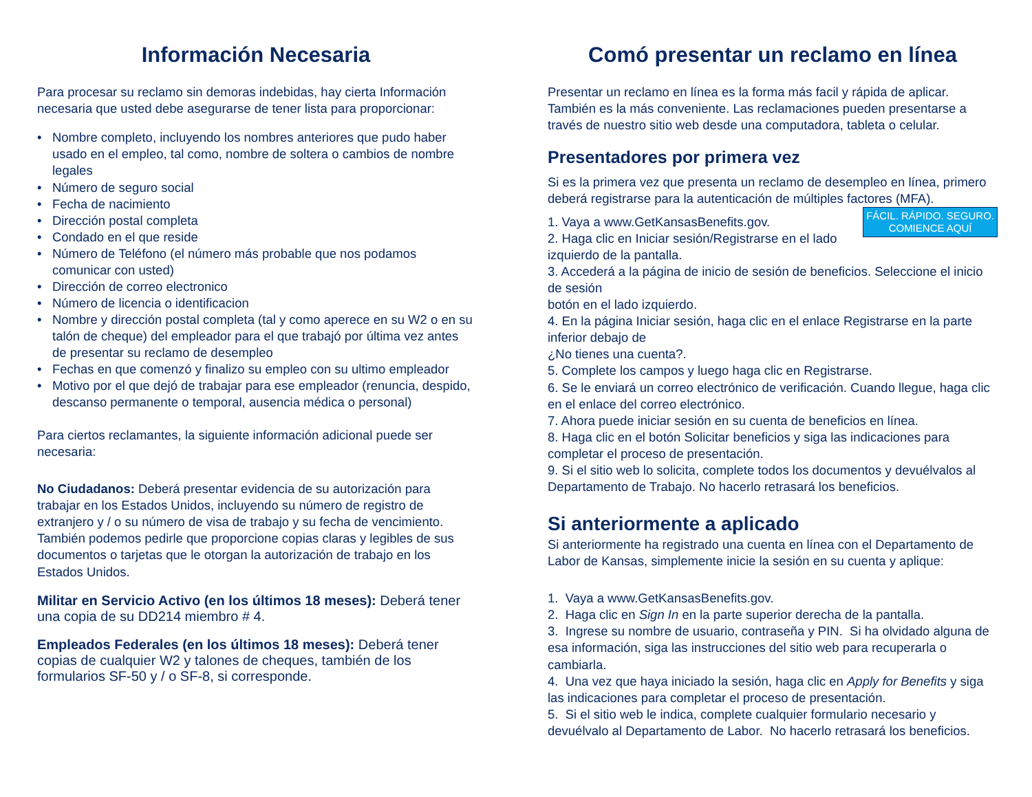Información Necesaria
Para procesar su reclamo sin demoras indebidas, hay cierta Información necesaria que usted debe asegurarse de tener lista para proporcionar:
• Nombre completo, incluyendo los nombres anteriores que pudo haber usado en el empleo, tal como, nombre de soltera o cambios de nombre legales
• Número de seguro social
• Fecha de nacimiento
• Dirección postal completa
• Condado en el que reside
• Número de Teléfono (el número más probable que nos podamos comunicar con usted)
• Dirección de correo electronico
• Número de licencia o identificacion
• Nombre y dirección postal completa (tal y como aperece en su W2 o en su talón de cheque) del empleador para el que trabajó por última vez antes de presentar su reclamo de desempleo
• Fechas en que comenzó y finalizo su empleo con su ultimo empleador
• Motivo por el que dejó de trabajar para ese empleador (renuncia, despido, descanso permanente o temporal, ausencia médica o personal)
Para ciertos reclamantes, la siguiente información adicional puede ser necesaria:
No Ciudadanos: Deberá presentar evidencia de su autorización para trabajar en los Estados Unidos, incluyendo su número de registro de extranjero y / o su número de visa de trabajo y su fecha de vencimiento. También podemos pedirle que proporcione copias claras y legibles de sus documentos o tarjetas que le otorgan la autorización de trabajo en los Estados Unidos.
Militar en Servicio Activo (en los últimos 18 meses): Deberá tener una copia de su DD214 miembro # 4.
Empleados Federales (en los últimos 18 meses): Deberá tener copias de cualquier W2 y talones de cheques, también de los formularios SF-50 y / o SF-8, si corresponde.
Comó presentar un reclamo en línea
Presentar un reclamo en línea es la forma más facil y rápida de aplicar. También es la más conveniente. Las reclamaciones pueden presentarse a través de nuestro sitio web desde una computadora, tableta o celular.
Presentadores por primera vez
Si es la primera vez que presenta un reclamo de desempleo en línea, primero deberá registrarse para la autenticación de múltiples factores (MFA).
FÁCIL. RÁPIDO. SEGURO.
COMIENCE AQUÍ
1. Vaya a www.GetKansasBenefits.gov.
2. Haga clic en Iniciar sesión/Registrarse en el lado izquierdo de la pantalla.
3. Accederá a la página de inicio de sesión de beneficios. Seleccione el inicio de sesión
botón en el lado izquierdo.
4. En la página Iniciar sesión, haga clic en el enlace Registrarse en la parte inferior debajo de
¿No tienes una cuenta?.
5. Complete los campos y luego haga clic en Registrarse.
6. Se le enviará un correo electrónico de verificación. Cuando llegue, haga clic en el enlace del correo electrónico.
7. Ahora puede iniciar sesión en su cuenta de beneficios en línea.
8. Haga clic en el botón Solicitar beneficios y siga las indicaciones para completar el proceso de presentación.
9. Si el sitio web lo solicita, complete todos los documentos y devuélvalos al Departamento de Trabajo. No hacerlo retrasará los beneficios.
Si anteriormente a aplicado
Si anteriormente ha registrado una cuenta en línea con el Departamento de Labor de Kansas, simplemente inicie la sesión en su cuenta y aplique:
1. Vaya a www.GetKansasBenefits.gov.
2. Haga clic en Sign In en la parte superior derecha de la pantalla.
3. Ingrese su nombre de usuario, contraseña y PIN. Si ha olvidado alguna de esa información, siga las instrucciones del sitio web para recuperarla o cambiarla.
4. Una vez que haya iniciado la sesión, haga clic en Apply for Benefits y siga las indicaciones para completar el proceso de presentación.
5. Si el sitio web le indica, complete cualquier formulario necesario y devuélvalo al Departamento de Labor. No hacerlo retrasará los beneficios.